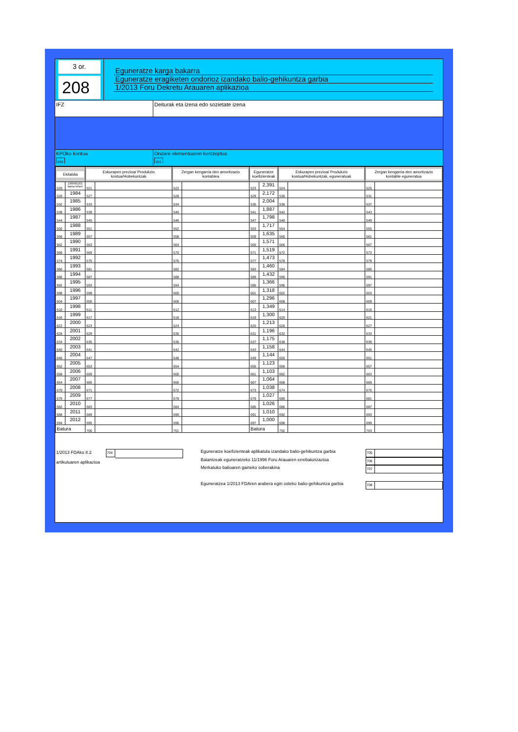3 or.
208
Eguneratze karga bakarra
Eguneratze eragiketen ondorioz izandako balio-gehikuntza garbia
1/2013 Foru Dekretu Arauaren aplikazioa
IFZ Deiturak eta izena edo sozietate izena
KPOko kontua
850
Ondare elementuaren kontzeptua
851
| Ekitaldia | | Eskurapen prezioa/ Produkzio kostua/Hobekuntzak | | Zergan kengarria den amortizazio kontablea | | Eguneratze koefizienteak | | Eskurapen prezioa/ Produkzio kostua/Hobekuntzak, eguneratuak | | Zergan kengarria den amortizazio kontable eguneratua | |
| --- | --- | --- | --- | --- | --- | --- | --- | --- | --- | --- | --- |
| 520 | 1984/01/01 baino lehen | 521 | | 522 | | 523 | 2,391 | 524 | | 525 | |
| 526 | 1984 | 527 | | 528 | | 529 | 2,172 | 530 | | 531 | |
| 532 | 1985 | 533 | | 534 | | 535 | 2,004 | 536 | | 537 | |
| 538 | 1986 | 539 | | 540 | | 541 | 1,887 | 542 | | 543 | |
| 544 | 1987 | 545 | | 546 | | 547 | 1,798 | 548 | | 549 | |
| 550 | 1988 | 551 | | 552 | | 553 | 1,717 | 554 | | 555 | |
| 556 | 1989 | 557 | | 558 | | 559 | 1,635 | 560 | | 561 | |
| 562 | 1990 | 563 | | 564 | | 565 | 1,571 | 566 | | 567 | |
| 568 | 1991 | 569 | | 570 | | 571 | 1,519 | 572 | | 573 | |
| 574 | 1992 | 575 | | 576 | | 577 | 1,473 | 578 | | 579 | |
| 580 | 1993 | 581 | | 582 | | 583 | 1,460 | 584 | | 585 | |
| 586 | 1994 | 587 | | 588 | | 589 | 1,432 | 590 | | 591 | |
| 592 | 1995 | 593 | | 594 | | 595 | 1,366 | 596 | | 597 | |
| 598 | 1996 | 599 | | 600 | | 601 | 1,318 | 602 | | 603 | |
| 604 | 1997 | 605 | | 606 | | 607 | 1,296 | 608 | | 609 | |
| 610 | 1998 | 611 | | 612 | | 613 | 1,349 | 614 | | 615 | |
| 616 | 1999 | 617 | | 618 | | 619 | 1,300 | 620 | | 621 | |
| 622 | 2000 | 623 | | 624 | | 625 | 1,213 | 626 | | 627 | |
| 628 | 2001 | 629 | | 630 | | 631 | 1,196 | 632 | | 633 | |
| 634 | 2002 | 635 | | 636 | | 637 | 1,175 | 638 | | 639 | |
| 640 | 2003 | 641 | | 642 | | 643 | 1,158 | 644 | | 645 | |
| 646 | 2004 | 647 | | 648 | | 649 | 1,144 | 650 | | 651 | |
| 652 | 2005 | 653 | | 654 | | 655 | 1,123 | 656 | | 657 | |
| 658 | 2006 | 659 | | 660 | | 661 | 1,103 | 662 | | 663 | |
| 664 | 2007 | 665 | | 666 | | 667 | 1,064 | 668 | | 669 | |
| 670 | 2008 | 671 | | 672 | | 673 | 1,038 | 674 | | 675 | |
| 676 | 2009 | 677 | | 678 | | 679 | 1,027 | 680 | | 681 | |
| 682 | 2010 | 683 | | 684 | | 685 | 1,026 | 686 | | 687 | |
| 688 | 2011 | 689 | | 690 | | 691 | 1,010 | 692 | | 693 | |
| 694 | 2012 | 695 | | 696 | | 697 | 1,000 | 698 | | 699 | |
| Batura | | 700 | | 701 | | Batura | | 702 | | 703 | |
1/2013 FDAko 8.2
artikuluaren aplikazioa
704
Eguneratze koefizienteak aplikatuta izandako balio-gehikuntza garbia
705
Balantzeak eguneratzeko 11/1996 Foru Arauaren errebalorizazioa
706
Merkatuko balioaren gaineko soberakina
707
Eguneratzea 1/2013 FDAren arabera egin osteko balio-gehikuntza garbia
708